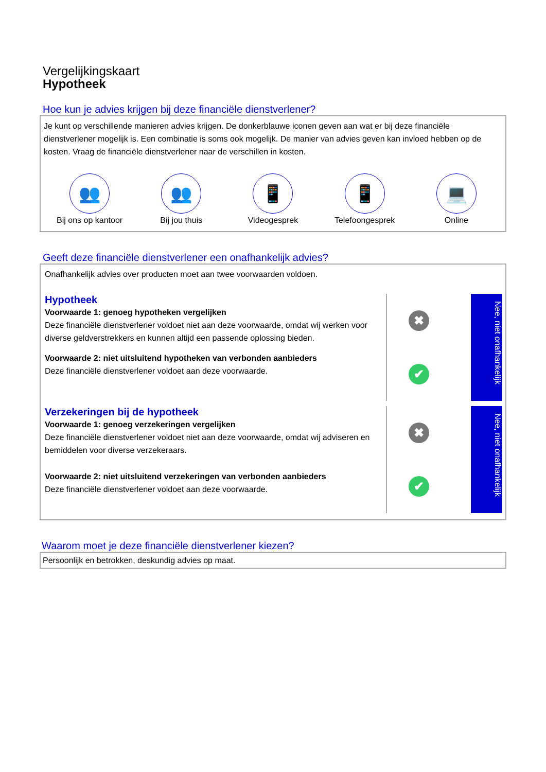Vergelijkingskaart
Hypotheek
Hoe kun je advies krijgen bij deze financiële dienstverlener?
Je kunt op verschillende manieren advies krijgen. De donkerblauwe iconen geven aan wat er bij deze financiële dienstverlener mogelijk is. Een combinatie is soms ook mogelijk. De manier van advies geven kan invloed hebben op de kosten. Vraag de financiële dienstverlener naar de verschillen in kosten.
👥
Bij ons op kantoor
👥
Bij jou thuis
📱
Videogesprek
📱
Telefoongesprek
💻
Online
Geeft deze financiële dienstverlener een onafhankelijk advies?
Onafhankelijk advies over producten moet aan twee voorwaarden voldoen.
Hypotheek
Voorwaarde 1: genoeg hypotheken vergelijken
Deze financiële dienstverlener voldoet niet aan deze voorwaarde, omdat wij werken voor diverse geldverstrekkers en kunnen altijd een passende oplossing bieden.
Voorwaarde 2: niet uitsluitend hypotheken van verbonden aanbieders
Deze financiële dienstverlener voldoet aan deze voorwaarde.
✖
✔
Nee, niet onafhankelijk
Verzekeringen bij de hypotheek
Voorwaarde 1: genoeg verzekeringen vergelijken
Deze financiële dienstverlener voldoet niet aan deze voorwaarde, omdat wij adviseren en bemiddelen voor diverse verzekeraars.
Voorwaarde 2: niet uitsluitend verzekeringen van verbonden aanbieders
Deze financiële dienstverlener voldoet aan deze voorwaarde.
✖
✔
Nee, niet onafhankelijk
Waarom moet je deze financiële dienstverlener kiezen?
Persoonlijk en betrokken, deskundig advies op maat.